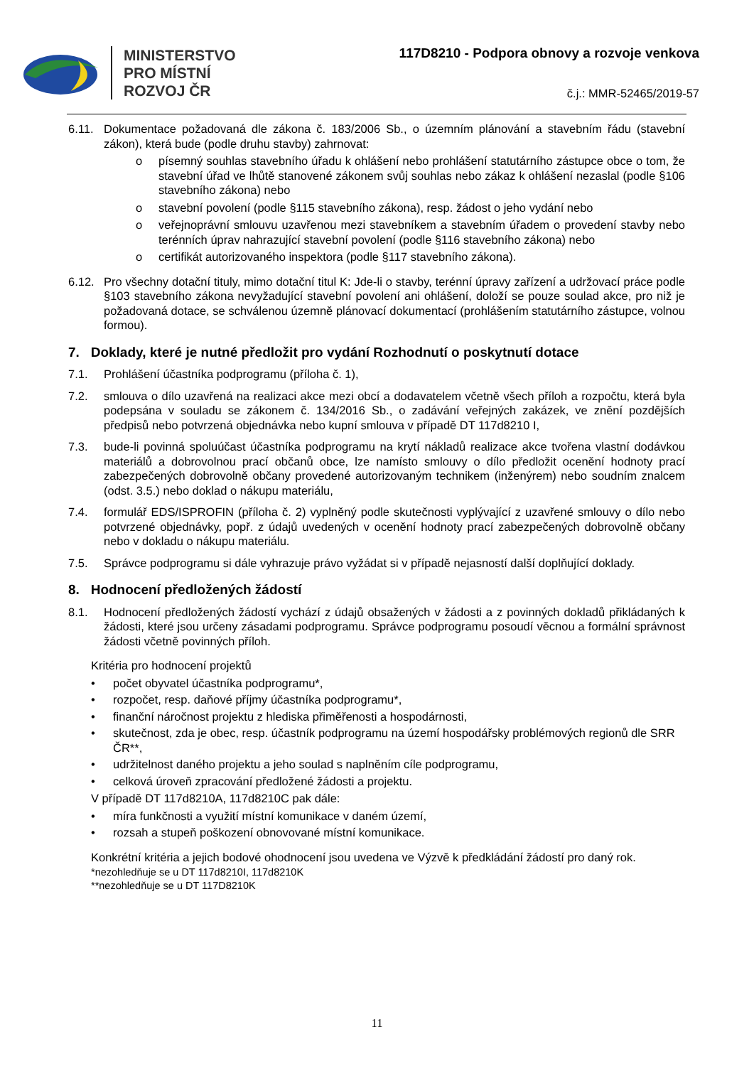MINISTERSTVO
PRO MÍSTNÍ
ROZVOJ ČR
117D8210 - Podpora obnovy a rozvoje venkova
č.j.: MMR-52465/2019-57
6.11. Dokumentace požadovaná dle zákona č. 183/2006 Sb., o územním plánování a stavebním řádu (stavební zákon), která bude (podle druhu stavby) zahrnovat:
o písemný souhlas stavebního úřadu k ohlášení nebo prohlášení statutárního zástupce obce o tom, že stavební úřad ve lhůtě stanovené zákonem svůj souhlas nebo zákaz k ohlášení nezaslal (podle §106 stavebního zákona) nebo
o stavební povolení (podle §115 stavebního zákona), resp. žádost o jeho vydání nebo
o veřejnoprávní smlouvu uzavřenou mezi stavebníkem a stavebním úřadem o provedení stavby nebo terénních úprav nahrazující stavební povolení (podle §116 stavebního zákona) nebo
o certifikát autorizovaného inspektora (podle §117 stavebního zákona).
6.12. Pro všechny dotační tituly, mimo dotační titul K: Jde-li o stavby, terénní úpravy zařízení a udržovací práce podle §103 stavebního zákona nevyžadující stavební povolení ani ohlášení, doloží se pouze soulad akce, pro niž je požadovaná dotace, se schválenou územně plánovací dokumentací (prohlášením statutárního zástupce, volnou formou).
7. Doklady, které je nutné předložit pro vydání Rozhodnutí o poskytnutí dotace
7.1. Prohlášení účastníka podprogramu (příloha č. 1),
7.2. smlouva o dílo uzavřená na realizaci akce mezi obcí a dodavatelem včetně všech příloh a rozpočtu, která byla podepsána v souladu se zákonem č. 134/2016 Sb., o zadávání veřejných zakázek, ve znění pozdějších předpisů nebo potvrzená objednávka nebo kupní smlouva v případě DT 117d8210 I,
7.3. bude-li povinná spoluúčast účastníka podprogramu na krytí nákladů realizace akce tvořena vlastní dodávkou materiálů a dobrovolnou prací občanů obce, lze namísto smlouvy o dílo předložit ocenění hodnoty prací zabezpečených dobrovolně občany provedené autorizovaným technikem (inženýrem) nebo soudním znalcem (odst. 3.5.) nebo doklad o nákupu materiálu,
7.4. formulář EDS/ISPROFIN (příloha č. 2) vyplněný podle skutečnosti vyplývající z uzavřené smlouvy o dílo nebo potvrzené objednávky, popř. z údajů uvedených v ocenění hodnoty prací zabezpečených dobrovolně občany nebo v dokladu o nákupu materiálu.
7.5. Správce podprogramu si dále vyhrazuje právo vyžádat si v případě nejasností další doplňující doklady.
8. Hodnocení předložených žádostí
8.1. Hodnocení předložených žádostí vychází z údajů obsažených v žádosti a z povinných dokladů přikládaných k žádosti, které jsou určeny zásadami podprogramu. Správce podprogramu posoudí věcnou a formální správnost žádosti včetně povinných příloh.
Kritéria pro hodnocení projektů
• počet obyvatel účastníka podprogramu*,
• rozpočet, resp. daňové příjmy účastníka podprogramu*,
• finanční náročnost projektu z hlediska přiměřenosti a hospodárnosti,
• skutečnost, zda je obec, resp. účastník podprogramu na území hospodářsky problémových regionů dle SRR ČR**,
• udržitelnost daného projektu a jeho soulad s naplněním cíle podprogramu,
• celková úroveň zpracování předložené žádosti a projektu.
V případě DT 117d8210A, 117d8210C pak dále:
• míra funkčnosti a využití místní komunikace v daném území,
• rozsah a stupeň poškození obnovované místní komunikace.
Konkrétní kritéria a jejich bodové ohodnocení jsou uvedena ve Výzvě k předkládání žádostí pro daný rok.
*nezohledňuje se u DT 117d8210I, 117d8210K
**nezohledňuje se u DT 117D8210K
11